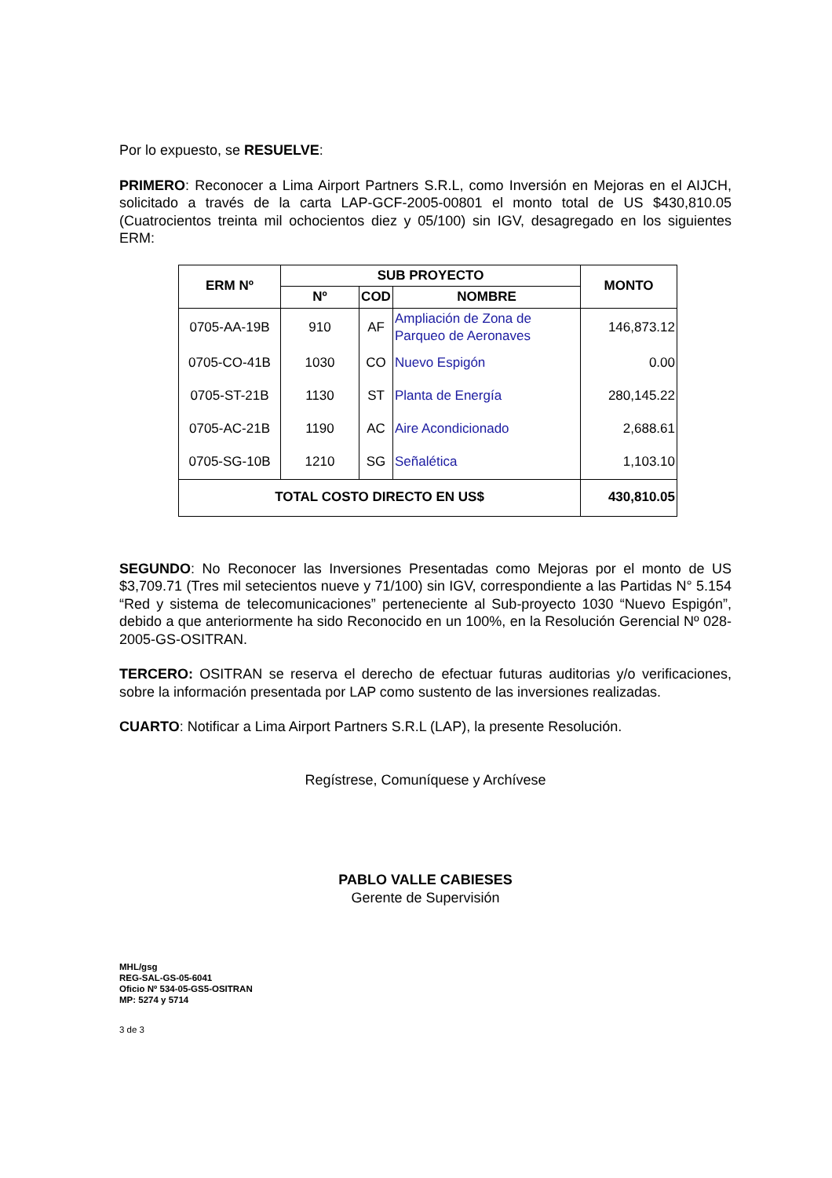Por lo expuesto, se RESUELVE:
PRIMERO: Reconocer a Lima Airport Partners S.R.L, como Inversión en Mejoras en el AIJCH, solicitado a través de la carta LAP-GCF-2005-00801 el monto total de US $430,810.05 (Cuatrocientos treinta mil ochocientos diez y 05/100) sin IGV, desagregado en los siguientes ERM:
| ERM Nº | SUB PROYECTO | | | MONTO |
| --- | --- | --- | --- | --- |
| | Nº | COD | NOMBRE | |
| 0705-AA-19B | 910 | AF | Ampliación de Zona de Parqueo de Aeronaves | 146,873.12 |
| 0705-CO-41B | 1030 | CO | Nuevo Espigón | 0.00 |
| 0705-ST-21B | 1130 | ST | Planta de Energía | 280,145.22 |
| 0705-AC-21B | 1190 | AC | Aire Acondicionado | 2,688.61 |
| 0705-SG-10B | 1210 | SG | Señalética | 1,103.10 |
| TOTAL COSTO DIRECTO EN US$ | | | | 430,810.05 |
SEGUNDO: No Reconocer las Inversiones Presentadas como Mejoras por el monto de US $3,709.71 (Tres mil setecientos nueve y 71/100) sin IGV, correspondiente a las Partidas N° 5.154 “Red y sistema de telecomunicaciones” perteneciente al Sub-proyecto 1030 “Nuevo Espigón”, debido a que anteriormente ha sido Reconocido en un 100%, en la Resolución Gerencial Nº 028-2005-GS-OSITRAN.
TERCERO: OSITRAN se reserva el derecho de efectuar futuras auditorias y/o verificaciones, sobre la información presentada por LAP como sustento de las inversiones realizadas.
CUARTO: Notificar a Lima Airport Partners S.R.L (LAP), la presente Resolución.
Regístrese, Comuníquese y Archívese
PABLO VALLE CABIESES
Gerente de Supervisión
MHL/gsg
REG-SAL-GS-05-6041
Oficio Nº 534-05-GS5-OSITRAN
MP: 5274 y 5714
3 de 3